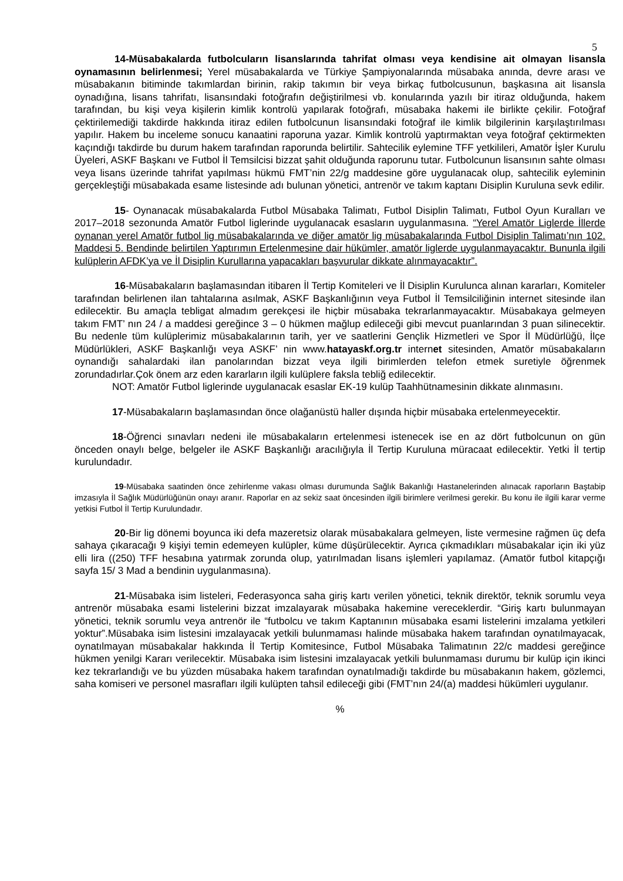5
14-Müsabakalarda futbolcuların lisanslarında tahrifat olması veya kendisine ait olmayan lisansla oynamasının belirlenmesi; Yerel müsabakalarda ve Türkiye Şampiyonalarında müsabaka anında, devre arası ve müsabakanın bitiminde takımlardan birinin, rakip takımın bir veya birkaç futbolcusunun, başkasına ait lisansla oynadığına, lisans tahrifatı, lisansındaki fotoğrafın değiştirilmesi vb. konularında yazılı bir itiraz olduğunda, hakem tarafından, bu kişi veya kişilerin kimlik kontrolü yapılarak fotoğrafı, müsabaka hakemi ile birlikte çekilir. Fotoğraf çektirilemediği takdirde hakkında itiraz edilen futbolcunun lisansındaki fotoğraf ile kimlik bilgilerinin karşılaştırılması yapılır. Hakem bu inceleme sonucu kanaatini raporuna yazar. Kimlik kontrolü yaptırmaktan veya fotoğraf çektirmekten kaçındığı takdirde bu durum hakem tarafından raporunda belirtilir. Sahtecilik eylemine TFF yetkilileri, Amatör İşler Kurulu Üyeleri, ASKF Başkanı ve Futbol İl Temsilcisi bizzat şahit olduğunda raporunu tutar. Futbolcunun lisansının sahte olması veya lisans üzerinde tahrifat yapılması hükmü FMT’nin 22/g maddesine göre uygulanacak olup, sahtecilik eyleminin gerçekleştiği müsabakada esame listesinde adı bulunan yönetici, antrenör ve takım kaptanı Disiplin Kuruluna sevk edilir.
15- Oynanacak müsabakalarda Futbol Müsabaka Talimatı, Futbol Disiplin Talimatı, Futbol Oyun Kuralları ve 2017–2018 sezonunda Amatör Futbol liglerinde uygulanacak esasların uygulanmasına. “Yerel Amatör Liglerde İllerde oynanan yerel Amatör futbol lig müsabakalarında ve diğer amatör lig müsabakalarında Futbol Disiplin Talimatı’nın 102. Maddesi 5. Bendinde belirtilen Yaptırımın Ertelenmesine dair hükümler, amatör liglerde uygulanmayacaktır. Bununla ilgili kulüplerin AFDK’ya ve İl Disiplin Kurullarına yapacakları başvurular dikkate alınmayacaktır”.
16-Müsabakaların başlamasından itibaren İl Tertip Komiteleri ve İl Disiplin Kurulunca alınan kararları, Komiteler tarafından belirlenen ilan tahtalarına asılmak, ASKF Başkanlığının veya Futbol İl Temsilciliğinin internet sitesinde ilan edilecektir. Bu amaçla tebligat almadım gerekçesi ile hiçbir müsabaka tekrarlanmayacaktır. Müsabakaya gelmeyen takım FMT’ nın 24 / a maddesi gereğince 3 – 0 hükmen mağlup edileceği gibi mevcut puanlarından 3 puan silinecektir. Bu nedenle tüm kulüplerimiz müsabakalarının tarih, yer ve saatlerini Gençlik Hizmetleri ve Spor İl Müdürlüğü, İlçe Müdürlükleri, ASKF Başkanlığı veya ASKF’ nin www.hatayaskf.org.tr internet sitesinden, Amatör müsabakaların oynandığı sahalardaki ilan panolarından bizzat veya ilgili birimlerden telefon etmek suretiyle öğrenmek zorundadırlar.Çok önem arz eden kararların ilgili kulüplere faksla tebliğ edilecektir.
NOT: Amatör Futbol liglerinde uygulanacak esaslar EK-19 kulüp Taahhütnamesinin dikkate alınmasını.
17-Müsabakaların başlamasından önce olağanüstü haller dışında hiçbir müsabaka ertelenmeyecektir.
18-Öğrenci sınavları nedeni ile müsabakaların ertelenmesi istenecek ise en az dört futbolcunun on gün önceden onaylı belge, belgeler ile ASKF Başkanlığı aracılığıyla İl Tertip Kuruluna müracaat edilecektir. Yetki İl tertip kurulundadır.
19-Müsabaka saatinden önce zehirlenme vakası olması durumunda Sağlık Bakanlığı Hastanelerinden alınacak raporların Baştabip imzasıyla İl Sağlık Müdürlüğünün onayı aranır. Raporlar en az sekiz saat öncesinden ilgili birimlere verilmesi gerekir. Bu konu ile ilgili karar verme yetkisi Futbol İl Tertip Kurulundadır.
20-Bir lig dönemi boyunca iki defa mazeretsiz olarak müsabakalara gelmeyen, liste vermesine rağmen üç defa sahaya çıkaracağı 9 kişiyi temin edemeyen kulüpler, küme düşürülecektir. Ayrıca çıkmadıkları müsabakalar için iki yüz elli lira ((250) TFF hesabına yatırmak zorunda olup, yatırılmadan lisans işlemleri yapılamaz. (Amatör futbol kitapçığı sayfa 15/ 3 Mad a bendinin uygulanmasına).
21-Müsabaka isim listeleri, Federasyonca saha giriş kartı verilen yönetici, teknik direktör, teknik sorumlu veya antrenör müsabaka esami listelerini bizzat imzalayarak müsabaka hakemine vereceklerdir. “Giriş kartı bulunmayan yönetici, teknik sorumlu veya antrenör ile “futbolcu ve takım Kaptanının müsabaka esami listelerini imzalama yetkileri yoktur”.Müsabaka isim listesini imzalayacak yetkili bulunmaması halinde müsabaka hakem tarafından oynatılmayacak, oynatılmayan müsabakalar hakkında İl Tertip Komitesince, Futbol Müsabaka Talimatının 22/c maddesi gereğince hükmen yenilgi Kararı verilecektir. Müsabaka isim listesini imzalayacak yetkili bulunmaması durumu bir kulüp için ikinci kez tekrarlandığı ve bu yüzden müsabaka hakem tarafından oynatılmadığı takdirde bu müsabakanın hakem, gözlemci, saha komiseri ve personel masrafları ilgili kulüpten tahsil edileceği gibi (FMT’nın 24/(a) maddesi hükümleri uygulanır.
%